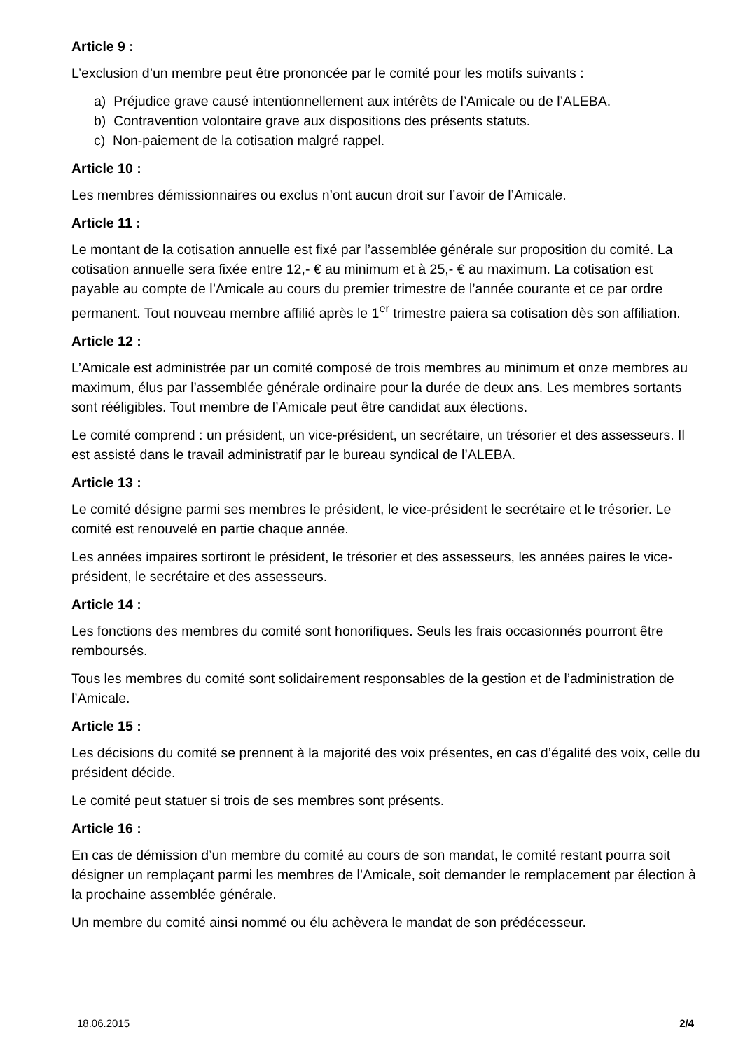Article 9 :
L’exclusion d’un membre peut être prononcée par le comité pour les motifs suivants :
a) Préjudice grave causé intentionnellement aux intérêts de l’Amicale ou de l’ALEBA.
b) Contravention volontaire grave aux dispositions des présents statuts.
c) Non-paiement de la cotisation malgré rappel.
Article 10 :
Les membres démissionnaires ou exclus n’ont aucun droit sur l’avoir de l’Amicale.
Article 11 :
Le montant de la cotisation annuelle est fixé par l’assemblée générale sur proposition du comité. La cotisation annuelle sera fixée entre 12,- € au minimum et à 25,- € au maximum. La cotisation est payable au compte de l’Amicale au cours du premier trimestre de l’année courante et ce par ordre permanent. Tout nouveau membre affilié après le 1<sup>er</sup> trimestre paiera sa cotisation dès son affiliation.
Article 12 :
L’Amicale est administrée par un comité composé de trois membres au minimum et onze membres au maximum, élus par l’assemblée générale ordinaire pour la durée de deux ans. Les membres sortants sont rééligibles. Tout membre de l’Amicale peut être candidat aux élections.
Le comité comprend : un président, un vice-président, un secrétaire, un trésorier et des assesseurs. Il est assisté dans le travail administratif par le bureau syndical de l’ALEBA.
Article 13 :
Le comité désigne parmi ses membres le président, le vice-président le secrétaire et le trésorier. Le comité est renouvelé en partie chaque année.
Les années impaires sortiront le président, le trésorier et des assesseurs, les années paires le vice-président, le secrétaire et des assesseurs.
Article 14 :
Les fonctions des membres du comité sont honorifiques. Seuls les frais occasionnés pourront être remboursés.
Tous les membres du comité sont solidairement responsables de la gestion et de l’administration de l’Amicale.
Article 15 :
Les décisions du comité se prennent à la majorité des voix présentes, en cas d’égalité des voix, celle du président décide.
Le comité peut statuer si trois de ses membres sont présents.
Article 16 :
En cas de démission d’un membre du comité au cours de son mandat, le comité restant pourra soit désigner un remplaçant parmi les membres de l’Amicale, soit demander le remplacement par élection à la prochaine assemblée générale.
Un membre du comité ainsi nommé ou élu achèvera le mandat de son prédécesseur.
18.06.2015 2/4